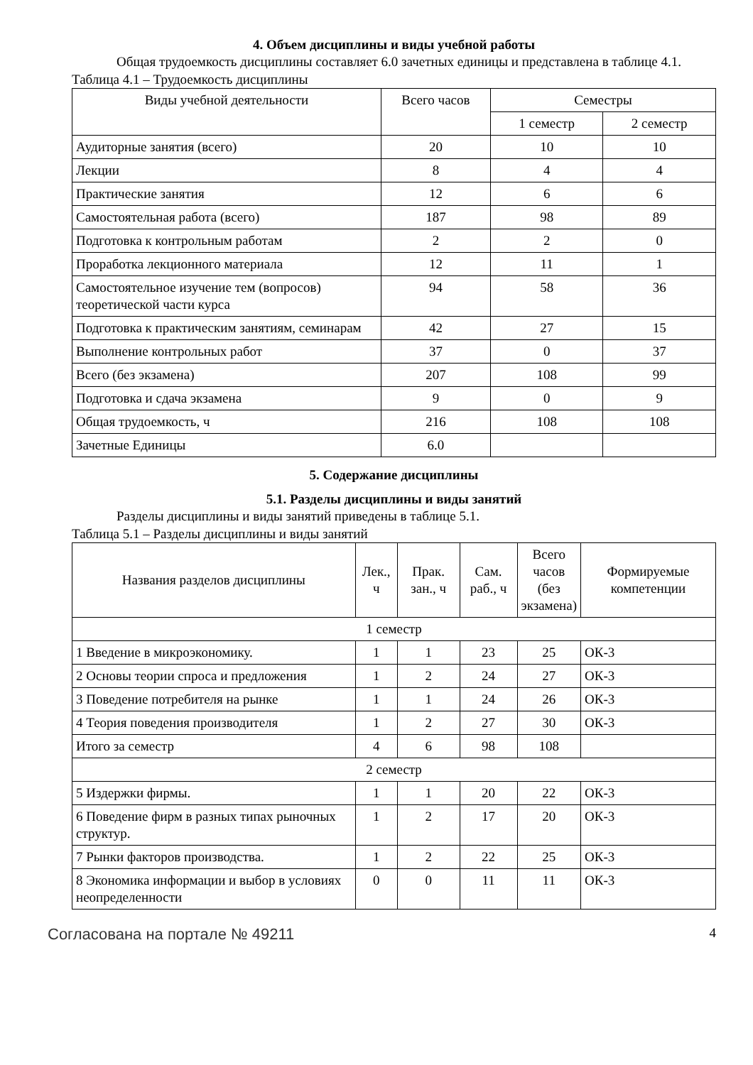4. Объем дисциплины и виды учебной работы
Общая трудоемкость дисциплины составляет 6.0 зачетных единицы и представлена в таблице 4.1.
Таблица 4.1 – Трудоемкость дисциплины
| Виды учебной деятельности | Всего часов | Семестры | |
| --- | --- | --- | --- |
| | | 1 семестр | 2 семестр |
| Аудиторные занятия (всего) | 20 | 10 | 10 |
| Лекции | 8 | 4 | 4 |
| Практические занятия | 12 | 6 | 6 |
| Самостоятельная работа (всего) | 187 | 98 | 89 |
| Подготовка к контрольным работам | 2 | 2 | 0 |
| Проработка лекционного материала | 12 | 11 | 1 |
| Самостоятельное изучение тем (вопросов) теоретической части курса | 94 | 58 | 36 |
| Подготовка к практическим занятиям, семинарам | 42 | 27 | 15 |
| Выполнение контрольных работ | 37 | 0 | 37 |
| Всего (без экзамена) | 207 | 108 | 99 |
| Подготовка и сдача экзамена | 9 | 0 | 9 |
| Общая трудоемкость, ч | 216 | 108 | 108 |
| Зачетные Единицы | 6.0 | | |
5. Содержание дисциплины
5.1. Разделы дисциплины и виды занятий
Разделы дисциплины и виды занятий приведены в таблице 5.1.
Таблица 5.1 – Разделы дисциплины и виды занятий
| Названия разделов дисциплины | Лек., ч | Прак. зан., ч | Сам. раб., ч | Всего часов (без экзамена) | Формируемые компетенции |
| --- | --- | --- | --- | --- | --- |
| 1 семестр | | | | | |
| 1 Введение в микроэкономику. | 1 | 1 | 23 | 25 | ОК-3 |
| 2 Основы теории спроса и предложения | 1 | 2 | 24 | 27 | ОК-3 |
| 3 Поведение потребителя на рынке | 1 | 1 | 24 | 26 | ОК-3 |
| 4 Теория поведения производителя | 1 | 2 | 27 | 30 | ОК-3 |
| Итого за семестр | 4 | 6 | 98 | 108 | |
| 2 семестр | | | | | |
| 5 Издержки фирмы. | 1 | 1 | 20 | 22 | ОК-3 |
| 6 Поведение фирм в разных типах рыночных структур. | 1 | 2 | 17 | 20 | ОК-3 |
| 7 Рынки факторов производства. | 1 | 2 | 22 | 25 | ОК-3 |
| 8 Экономика информации и выбор в условиях неопределенности | 0 | 0 | 11 | 11 | ОК-3 |
Согласована на портале № 49211 4